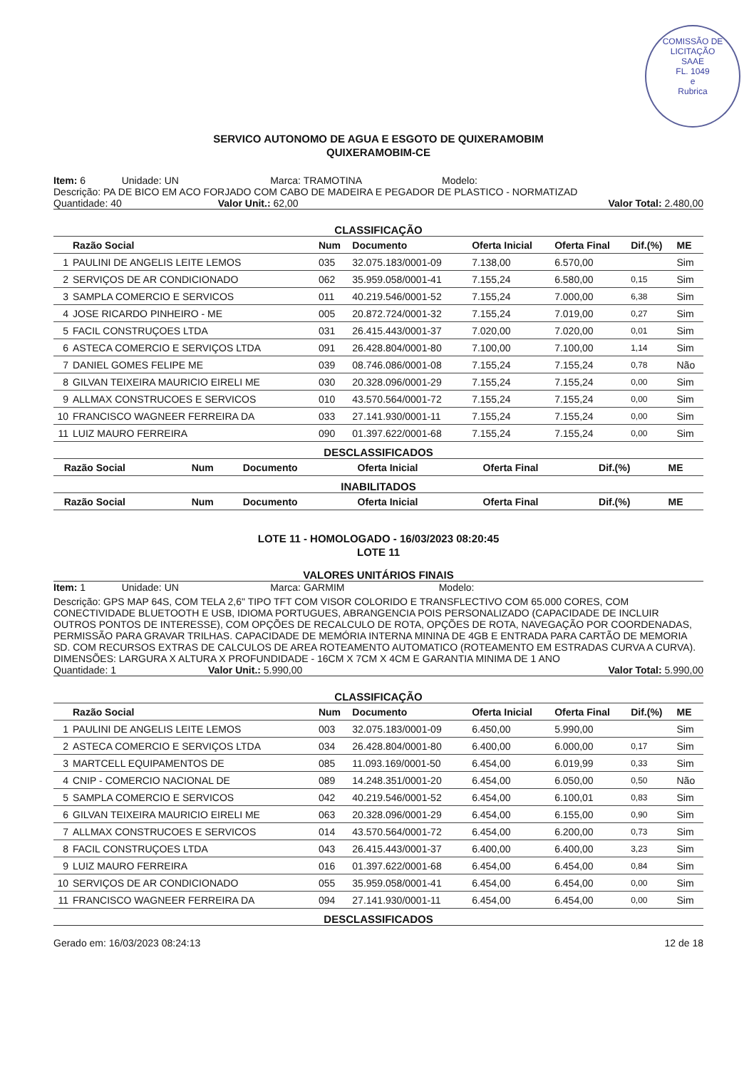COMISSÃO DE LICITAÇÃO
SAAE
FL. 1049
e
Rubrica
SERVICO AUTONOMO DE AGUA E ESGOTO DE QUIXERAMOBIM
QUIXERAMOBIM-CE
Item: 6 Unidade: UN Marca: TRAMOTINA Modelo:
Descrição: PA DE BICO EM ACO FORJADO COM CABO DE MADEIRA E PEGADOR DE PLASTICO - NORMATIZAD
Quantidade: 40 Valor Unit.: 62,00 Valor Total: 2.480,00
CLASSIFICAÇÃO
| | Razão Social | Num | Documento | Oferta Inicial | Oferta Final | Dif.(%) | ME |
| --- | --- | --- | --- | --- | --- | --- | --- |
| 1 | PAULINI DE ANGELIS LEITE LEMOS | 035 | 32.075.183/0001-09 | 7.138,00 | 6.570,00 | | Sim |
| 2 | SERVIÇOS DE AR CONDICIONADO | 062 | 35.959.058/0001-41 | 7.155,24 | 6.580,00 | 0,15 | Sim |
| 3 | SAMPLA COMERCIO E SERVICOS | 011 | 40.219.546/0001-52 | 7.155,24 | 7.000,00 | 6,38 | Sim |
| 4 | JOSE RICARDO PINHEIRO - ME | 005 | 20.872.724/0001-32 | 7.155,24 | 7.019,00 | 0,27 | Sim |
| 5 | FACIL CONSTRUÇOES LTDA | 031 | 26.415.443/0001-37 | 7.020,00 | 7.020,00 | 0,01 | Sim |
| 6 | ASTECA COMERCIO E SERVIÇOS LTDA | 091 | 26.428.804/0001-80 | 7.100,00 | 7.100,00 | 1,14 | Sim |
| 7 | DANIEL GOMES FELIPE ME | 039 | 08.746.086/0001-08 | 7.155,24 | 7.155,24 | 0,78 | Não |
| 8 | GILVAN TEIXEIRA MAURICIO EIRELI ME | 030 | 20.328.096/0001-29 | 7.155,24 | 7.155,24 | 0,00 | Sim |
| 9 | ALLMAX CONSTRUCOES E SERVICOS | 010 | 43.570.564/0001-72 | 7.155,24 | 7.155,24 | 0,00 | Sim |
| 10 | FRANCISCO WAGNEER FERREIRA DA | 033 | 27.141.930/0001-11 | 7.155,24 | 7.155,24 | 0,00 | Sim |
| 11 | LUIZ MAURO FERREIRA | 090 | 01.397.622/0001-68 | 7.155,24 | 7.155,24 | 0,00 | Sim |
DESCLASSIFICADOS
| | Razão Social | Num | Documento | Oferta Inicial | Oferta Final | Dif.(%) | ME |
| --- | --- | --- | --- | --- | --- | --- | --- |
INABILITADOS
| | Razão Social | Num | Documento | Oferta Inicial | Oferta Final | Dif.(%) | ME |
| --- | --- | --- | --- | --- | --- | --- | --- |
LOTE 11 - HOMOLOGADO - 16/03/2023 08:20:45
LOTE 11
VALORES UNITÁRIOS FINAIS
Item: 1 Unidade: UN Marca: GARMIM Modelo:
Descrição: GPS MAP 64S, COM TELA 2,6" TIPO TFT COM VISOR COLORIDO E TRANSFLECTIVO COM 65.000 CORES, COM CONECTIVIDADE BLUETOOTH E USB, IDIOMA PORTUGUES, ABRANGENCIA POIS PERSONALIZADO (CAPACIDADE DE INCLUIR OUTROS PONTOS DE INTERESSE), COM OPÇÕES DE RECALCULO DE ROTA, OPÇÕES DE ROTA, NAVEGAÇÃO POR COORDENADAS, PERMISSÃO PARA GRAVAR TRILHAS. CAPACIDADE DE MEMÓRIA INTERNA MININA DE 4GB E ENTRADA PARA CARTÃO DE MEMORIA SD. COM RECURSOS EXTRAS DE CALCULOS DE AREA ROTEAMENTO AUTOMATICO (ROTEAMENTO EM ESTRADAS CURVA A CURVA). DIMENSÕES: LARGURA X ALTURA X PROFUNDIDADE - 16CM X 7CM X 4CM E GARANTIA MINIMA DE 1 ANO
Quantidade: 1 Valor Unit.: 5.990,00 Valor Total: 5.990,00
CLASSIFICAÇÃO
| | Razão Social | Num | Documento | Oferta Inicial | Oferta Final | Dif.(%) | ME |
| --- | --- | --- | --- | --- | --- | --- | --- |
| 1 | PAULINI DE ANGELIS LEITE LEMOS | 003 | 32.075.183/0001-09 | 6.450,00 | 5.990,00 | | Sim |
| 2 | ASTECA COMERCIO E SERVIÇOS LTDA | 034 | 26.428.804/0001-80 | 6.400,00 | 6.000,00 | 0,17 | Sim |
| 3 | MARTCELL EQUIPAMENTOS DE | 085 | 11.093.169/0001-50 | 6.454,00 | 6.019,99 | 0,33 | Sim |
| 4 | CNIP - COMERCIO NACIONAL DE | 089 | 14.248.351/0001-20 | 6.454,00 | 6.050,00 | 0,50 | Não |
| 5 | SAMPLA COMERCIO E SERVICOS | 042 | 40.219.546/0001-52 | 6.454,00 | 6.100,01 | 0,83 | Sim |
| 6 | GILVAN TEIXEIRA MAURICIO EIRELI ME | 063 | 20.328.096/0001-29 | 6.454,00 | 6.155,00 | 0,90 | Sim |
| 7 | ALLMAX CONSTRUCOES E SERVICOS | 014 | 43.570.564/0001-72 | 6.454,00 | 6.200,00 | 0,73 | Sim |
| 8 | FACIL CONSTRUÇOES LTDA | 043 | 26.415.443/0001-37 | 6.400,00 | 6.400,00 | 3,23 | Sim |
| 9 | LUIZ MAURO FERREIRA | 016 | 01.397.622/0001-68 | 6.454,00 | 6.454,00 | 0,84 | Sim |
| 10 | SERVIÇOS DE AR CONDICIONADO | 055 | 35.959.058/0001-41 | 6.454,00 | 6.454,00 | 0,00 | Sim |
| 11 | FRANCISCO WAGNEER FERREIRA DA | 094 | 27.141.930/0001-11 | 6.454,00 | 6.454,00 | 0,00 | Sim |
DESCLASSIFICADOS
Gerado em: 16/03/2023 08:24:13 12 de 18